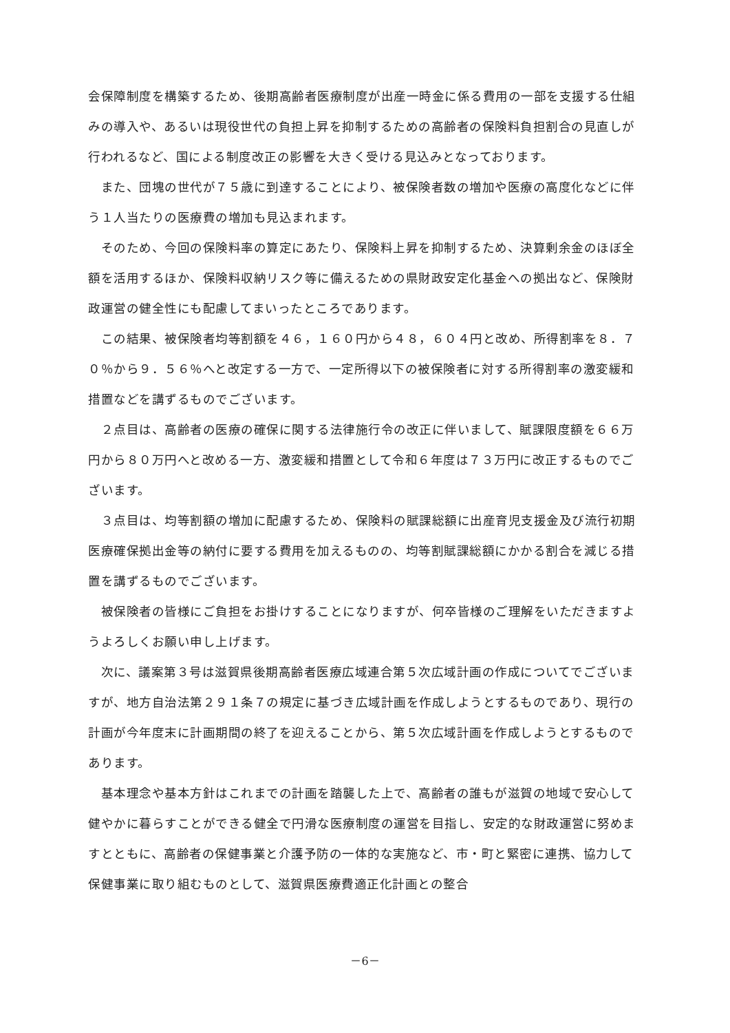会保障制度を構築するため、後期高齢者医療制度が出産一時金に係る費用の一部を支援する仕組みの導入や、あるいは現役世代の負担上昇を抑制するための高齢者の保険料負担割合の見直しが行われるなど、国による制度改正の影響を大きく受ける見込みとなっております。
　また、団塊の世代が７５歳に到達することにより、被保険者数の増加や医療の高度化などに伴う１人当たりの医療費の増加も見込まれます。
　そのため、今回の保険料率の算定にあたり、保険料上昇を抑制するため、決算剰余金のほぼ全額を活用するほか、保険料収納リスク等に備えるための県財政安定化基金への拠出など、保険財政運営の健全性にも配慮してまいったところであります。
　この結果、被保険者均等割額を４６，１６０円から４８，６０４円と改め、所得割率を８．７０％から９．５６％へと改定する一方で、一定所得以下の被保険者に対する所得割率の激変緩和措置などを講ずるものでございます。
　２点目は、高齢者の医療の確保に関する法律施行令の改正に伴いまして、賦課限度額を６６万円から８０万円へと改める一方、激変緩和措置として令和６年度は７３万円に改正するものでございます。
　３点目は、均等割額の増加に配慮するため、保険料の賦課総額に出産育児支援金及び流行初期医療確保拠出金等の納付に要する費用を加えるものの、均等割賦課総額にかかる割合を減じる措置を講ずるものでございます。
　被保険者の皆様にご負担をお掛けすることになりますが、何卒皆様のご理解をいただきますようよろしくお願い申し上げます。
　次に、議案第３号は滋賀県後期高齢者医療広域連合第５次広域計画の作成についてでございますが、地方自治法第２９１条７の規定に基づき広域計画を作成しようとするものであり、現行の計画が今年度末に計画期間の終了を迎えることから、第５次広域計画を作成しようとするものであります。
　基本理念や基本方針はこれまでの計画を踏襲した上で、高齢者の誰もが滋賀の地域で安心して健やかに暮らすことができる健全で円滑な医療制度の運営を目指し、安定的な財政運営に努めますとともに、高齢者の保健事業と介護予防の一体的な実施など、市・町と緊密に連携、協力して保健事業に取り組むものとして、滋賀県医療費適正化計画との整合
－6－